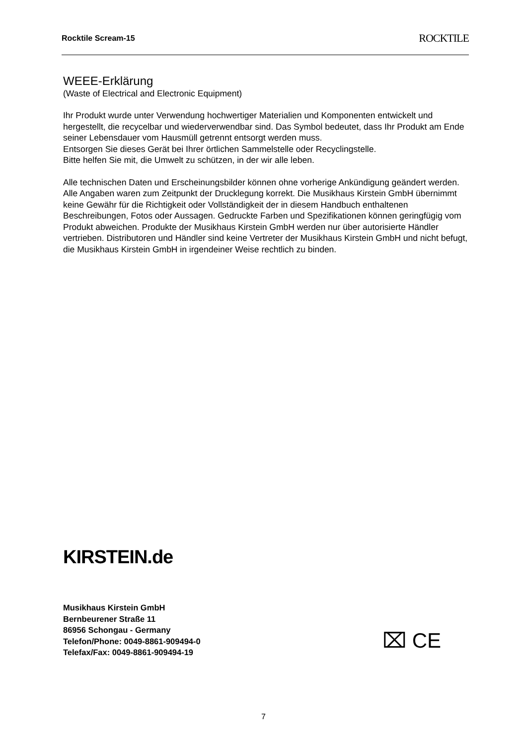Rocktile Scream-15 ROCKTILE
WEEE-Erklärung
(Waste of Electrical and Electronic Equipment)
Ihr Produkt wurde unter Verwendung hochwertiger Materialien und Komponenten entwickelt und hergestellt, die recycelbar und wiederverwendbar sind. Das Symbol bedeutet, dass Ihr Produkt am Ende seiner Lebensdauer vom Hausmüll getrennt entsorgt werden muss.
Entsorgen Sie dieses Gerät bei Ihrer örtlichen Sammelstelle oder Recyclingstelle.
Bitte helfen Sie mit, die Umwelt zu schützen, in der wir alle leben.
Alle technischen Daten und Erscheinungsbilder können ohne vorherige Ankündigung geändert werden. Alle Angaben waren zum Zeitpunkt der Drucklegung korrekt. Die Musikhaus Kirstein GmbH übernimmt keine Gewähr für die Richtigkeit oder Vollständigkeit der in diesem Handbuch enthaltenen Beschreibungen, Fotos oder Aussagen. Gedruckte Farben und Spezifikationen können geringfügig vom Produkt abweichen. Produkte der Musikhaus Kirstein GmbH werden nur über autorisierte Händler vertrieben. Distributoren und Händler sind keine Vertreter der Musikhaus Kirstein GmbH und nicht befugt, die Musikhaus Kirstein GmbH in irgendeiner Weise rechtlich zu binden.
KIRSTEIN.de
Musikhaus Kirstein GmbH
Bernbeurener Straße 11
86956 Schongau - Germany
Telefon/Phone: 0049-8861-909494-0
Telefax/Fax: 0049-8861-909494-19
⌧ CE
7